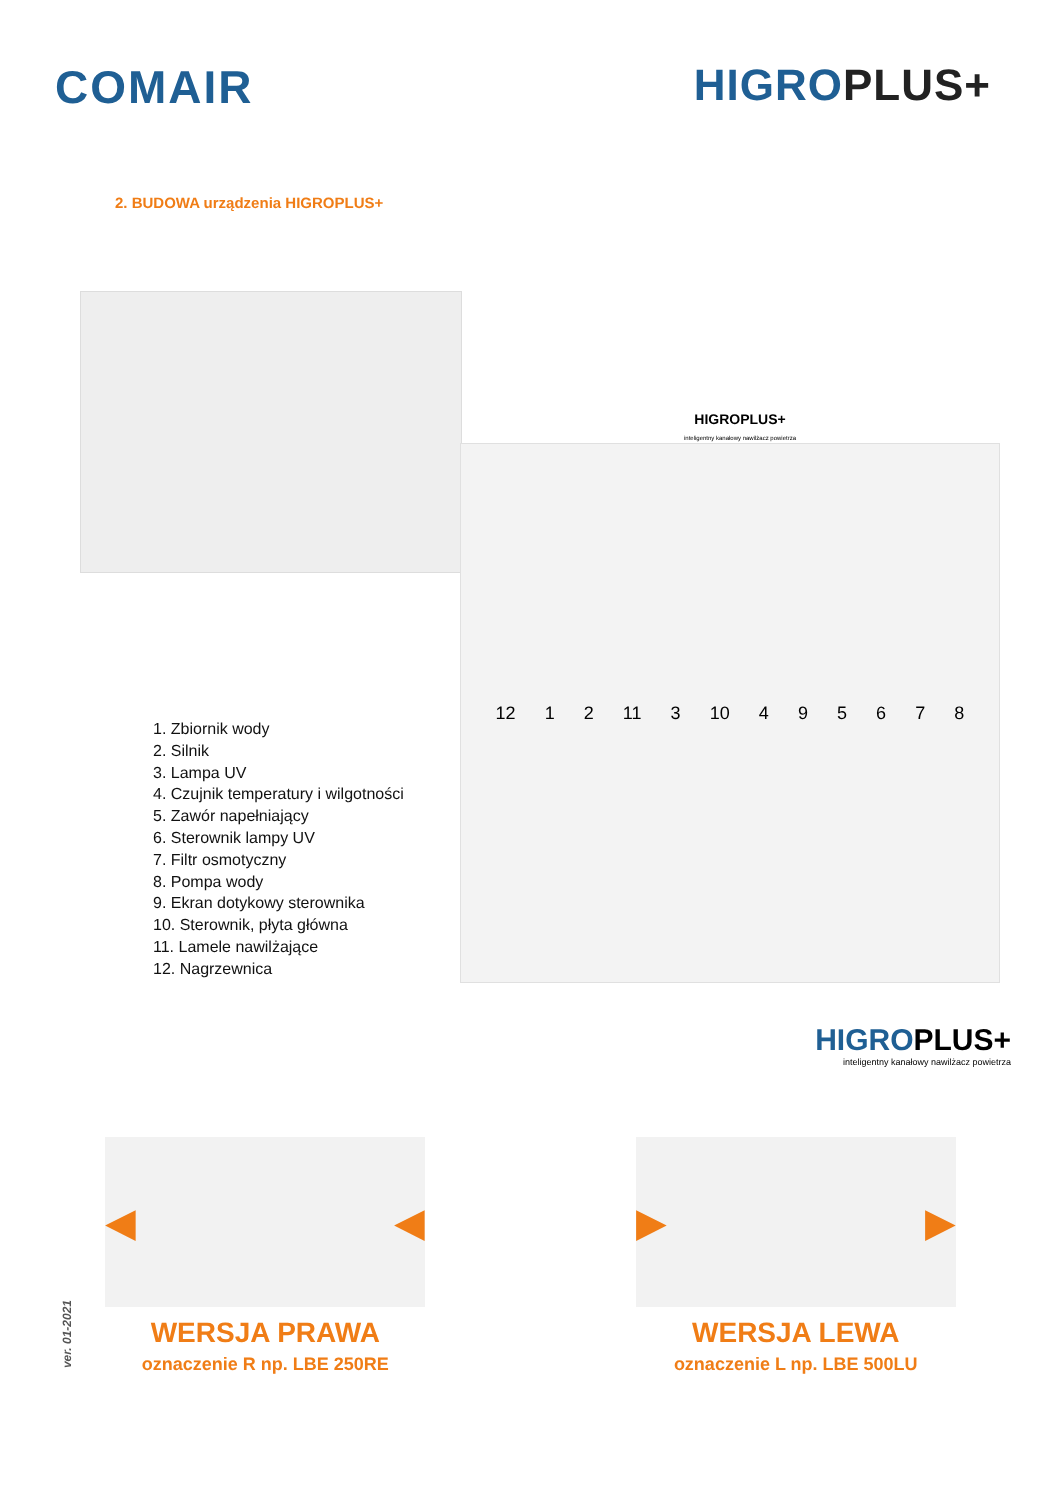COMAIR HIGROPLUS+
2. BUDOWA urządzenia HIGROPLUS+
1. Zbiornik wody
2. Silnik
3. Lampa UV
4. Czujnik temperatury i wilgotności
5. Zawór napełniający
6. Sterownik lampy UV
7. Filtr osmotyczny
8. Pompa wody
9. Ekran dotykowy sterownika
10. Sterownik, płyta główna
11. Lamele nawilżające
12. Nagrzewnica
HIGROPLUS+
inteligentny kanałowy nawilżacz powietrza
12 1 2 11 3 10 4 9 5 6 7 8
HIGROPLUS+
inteligentny kanałowy nawilżacz powietrza
◀ ◀
WERSJA PRAWA
oznaczenie R np. LBE 250RE
▶ ▶
WERSJA LEWA
oznaczenie L np. LBE 500LU
ver. 01-2021